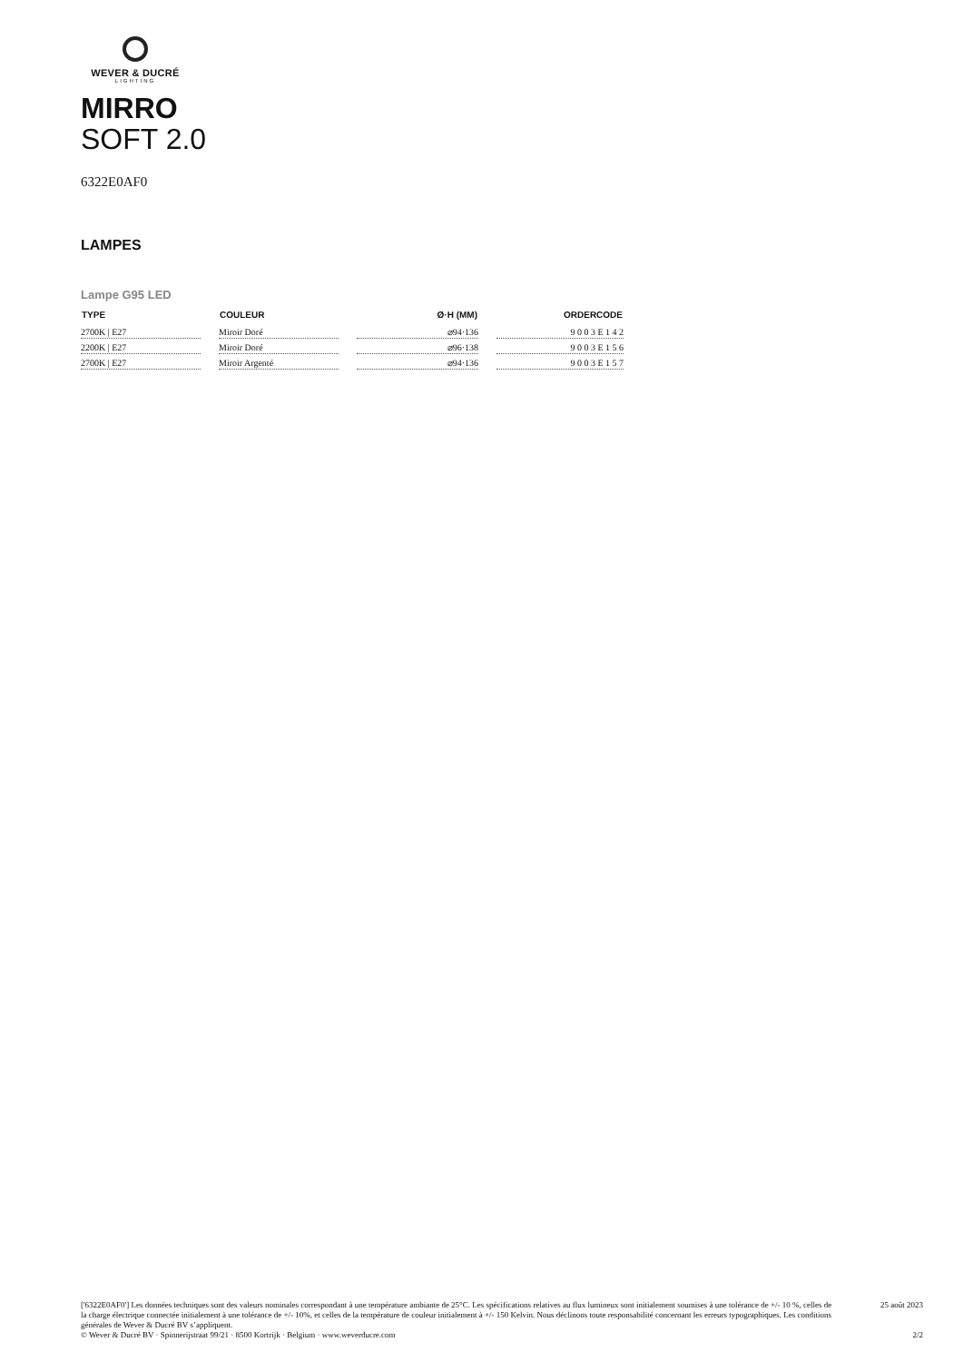WEVER & DUCRÉ
LIGHTING
MIRRO
SOFT 2.0
6322E0AF0
LAMPES
Lampe G95 LED
| TYPE | COULEUR | Ø·H (MM) | ORDERCODE |
| --- | --- | --- | --- |
| 2700K / E27 | Miroir Doré | ⌀94·136 | 9 0 0 3 E 1 4 2 |
| 2200K / E27 | Miroir Doré | ⌀96·138 | 9 0 0 3 E 1 5 6 |
| 2700K / E27 | Miroir Argenté | ⌀94·136 | 9 0 0 3 E 1 5 7 |
['6322E0AF0'] Les données techniques sont des valeurs nominales correspondant à une température ambiante de 25°C. Les spécifications relatives au flux lumineux sont initialement soumises à une tolérance de +/- 10 %, celles de la charge électrique connectée initialement à une tolérance de +/- 10%, et celles de la température de couleur initialement à +/- 150 Kelvin. Nous déclinons toute responsabilité concernant les erreurs typographiques. Les conditions générales de Wever & Ducré BV s’appliquent.
© Wever & Ducré BV · Spinnerijstraat 99/21 · 8500 Kortrijk · Belgium · www.weverducre.com
25 août 2023
2/2